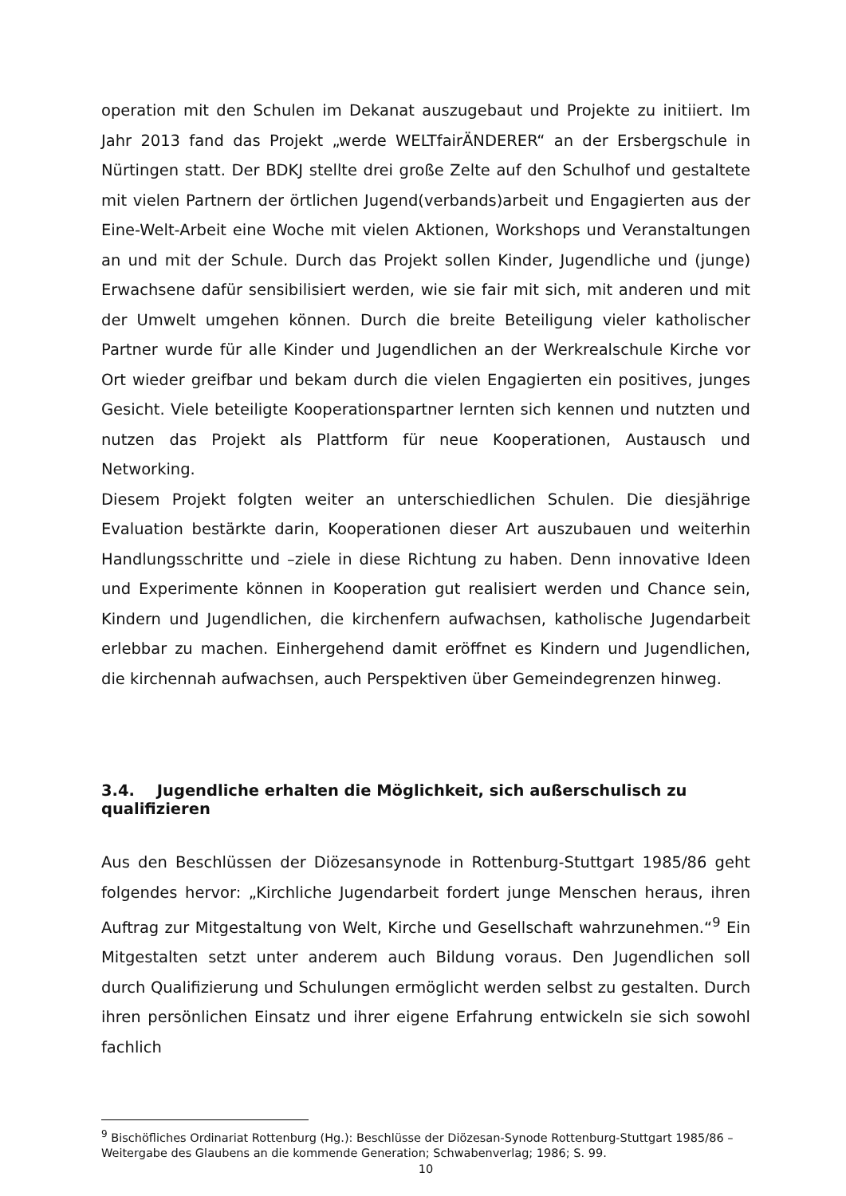operation mit den Schulen im Dekanat auszugebaut und Projekte zu initiiert. Im Jahr 2013 fand das Projekt „werde WELTfairÄNDERER“ an der Ersbergschule in Nürtingen statt. Der BDKJ stellte drei große Zelte auf den Schulhof und gestaltete mit vielen Partnern der örtlichen Jugend(verbands)arbeit und Engagierten aus der Eine-Welt-Arbeit eine Woche mit vielen Aktionen, Workshops und Veranstaltungen an und mit der Schule. Durch das Projekt sollen Kinder, Jugendliche und (junge) Erwachsene dafür sensibilisiert werden, wie sie fair mit sich, mit anderen und mit der Umwelt umgehen können. Durch die breite Beteiligung vieler katholischer Partner wurde für alle Kinder und Jugendlichen an der Werkrealschule Kirche vor Ort wieder greifbar und bekam durch die vielen Engagierten ein positives, junges Gesicht. Viele beteiligte Kooperationspartner lernten sich kennen und nutzten und nutzen das Projekt als Plattform für neue Kooperationen, Austausch und Networking.
Diesem Projekt folgten weiter an unterschiedlichen Schulen. Die diesjährige Evaluation bestärkte darin, Kooperationen dieser Art auszubauen und weiterhin Handlungsschritte und –ziele in diese Richtung zu haben. Denn innovative Ideen und Experimente können in Kooperation gut realisiert werden und Chance sein, Kindern und Jugendlichen, die kirchenfern aufwachsen, katholische Jugendarbeit erlebbar zu machen. Einhergehend damit eröffnet es Kindern und Jugendlichen, die kirchennah aufwachsen, auch Perspektiven über Gemeindegrenzen hinweg.
3.4. Jugendliche erhalten die Möglichkeit, sich außerschulisch zu qualifizieren
Aus den Beschlüssen der Diözesansynode in Rottenburg-Stuttgart 1985/86 geht folgendes hervor: „Kirchliche Jugendarbeit fordert junge Menschen heraus, ihren Auftrag zur Mitgestaltung von Welt, Kirche und Gesellschaft wahrzunehmen.“<sup>9</sup> Ein Mitgestalten setzt unter anderem auch Bildung voraus. Den Jugendlichen soll durch Qualifizierung und Schulungen ermöglicht werden selbst zu gestalten. Durch ihren persönlichen Einsatz und ihrer eigene Erfahrung entwickeln sie sich sowohl fachlich
<sup>9</sup> Bischöfliches Ordinariat Rottenburg (Hg.): Beschlüsse der Diözesan-Synode Rottenburg-Stuttgart 1985/86 – Weitergabe des Glaubens an die kommende Generation; Schwabenverlag; 1986; S. 99.
10